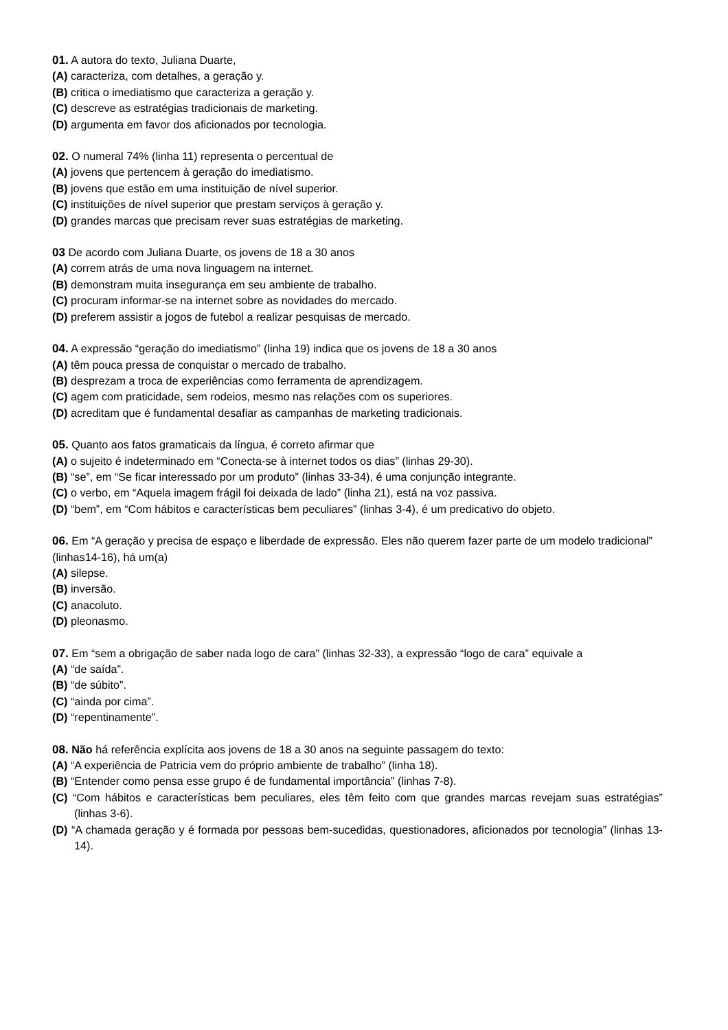01. A autora do texto, Juliana Duarte,
(A) caracteriza, com detalhes, a geração y.
(B) critica o imediatismo que caracteriza a geração y.
(C) descreve as estratégias tradicionais de marketing.
(D) argumenta em favor dos aficionados por tecnologia.
02. O numeral 74% (linha 11) representa o percentual de
(A) jovens que pertencem à geração do imediatismo.
(B) jovens que estão em uma instituição de nível superior.
(C) instituições de nível superior que prestam serviços à geração y.
(D) grandes marcas que precisam rever suas estratégias de marketing.
03 De acordo com Juliana Duarte, os jovens de 18 a 30 anos
(A) correm atrás de uma nova linguagem na internet.
(B) demonstram muita insegurança em seu ambiente de trabalho.
(C) procuram informar-se na internet sobre as novidades do mercado.
(D) preferem assistir a jogos de futebol a realizar pesquisas de mercado.
04. A expressão “geração do imediatismo” (linha 19) indica que os jovens de 18 a 30 anos
(A) têm pouca pressa de conquistar o mercado de trabalho.
(B) desprezam a troca de experiências como ferramenta de aprendizagem.
(C) agem com praticidade, sem rodeios, mesmo nas relações com os superiores.
(D) acreditam que é fundamental desafiar as campanhas de marketing tradicionais.
05. Quanto aos fatos gramaticais da língua, é correto afirmar que
(A) o sujeito é indeterminado em “Conecta-se à internet todos os dias” (linhas 29-30).
(B) “se”, em “Se ficar interessado por um produto” (linhas 33-34), é uma conjunção integrante.
(C) o verbo, em “Aquela imagem frágil foi deixada de lado” (linha 21), está na voz passiva.
(D) “bem”, em “Com hábitos e características bem peculiares” (linhas 3-4), é um predicativo do objeto.
06. Em “A geração y precisa de espaço e liberdade de expressão. Eles não querem fazer parte de um modelo tradicional” (linhas14-16), há um(a)
(A) silepse.
(B) inversão.
(C) anacoluto.
(D) pleonasmo.
07. Em “sem a obrigação de saber nada logo de cara” (linhas 32-33), a expressão “logo de cara” equivale a
(A) “de saída”.
(B) “de súbito”.
(C) “ainda por cima”.
(D) “repentinamente”.
08. Não há referência explícita aos jovens de 18 a 30 anos na seguinte passagem do texto:
(A) “A experiência de Patricia vem do próprio ambiente de trabalho” (linha 18).
(B) “Entender como pensa esse grupo é de fundamental importância” (linhas 7-8).
(C) “Com hábitos e características bem peculiares, eles têm feito com que grandes marcas revejam suas estratégias” (linhas 3-6).
(D) “A chamada geração y é formada por pessoas bem-sucedidas, questionadores, aficionados por tecnologia” (linhas 13-14).